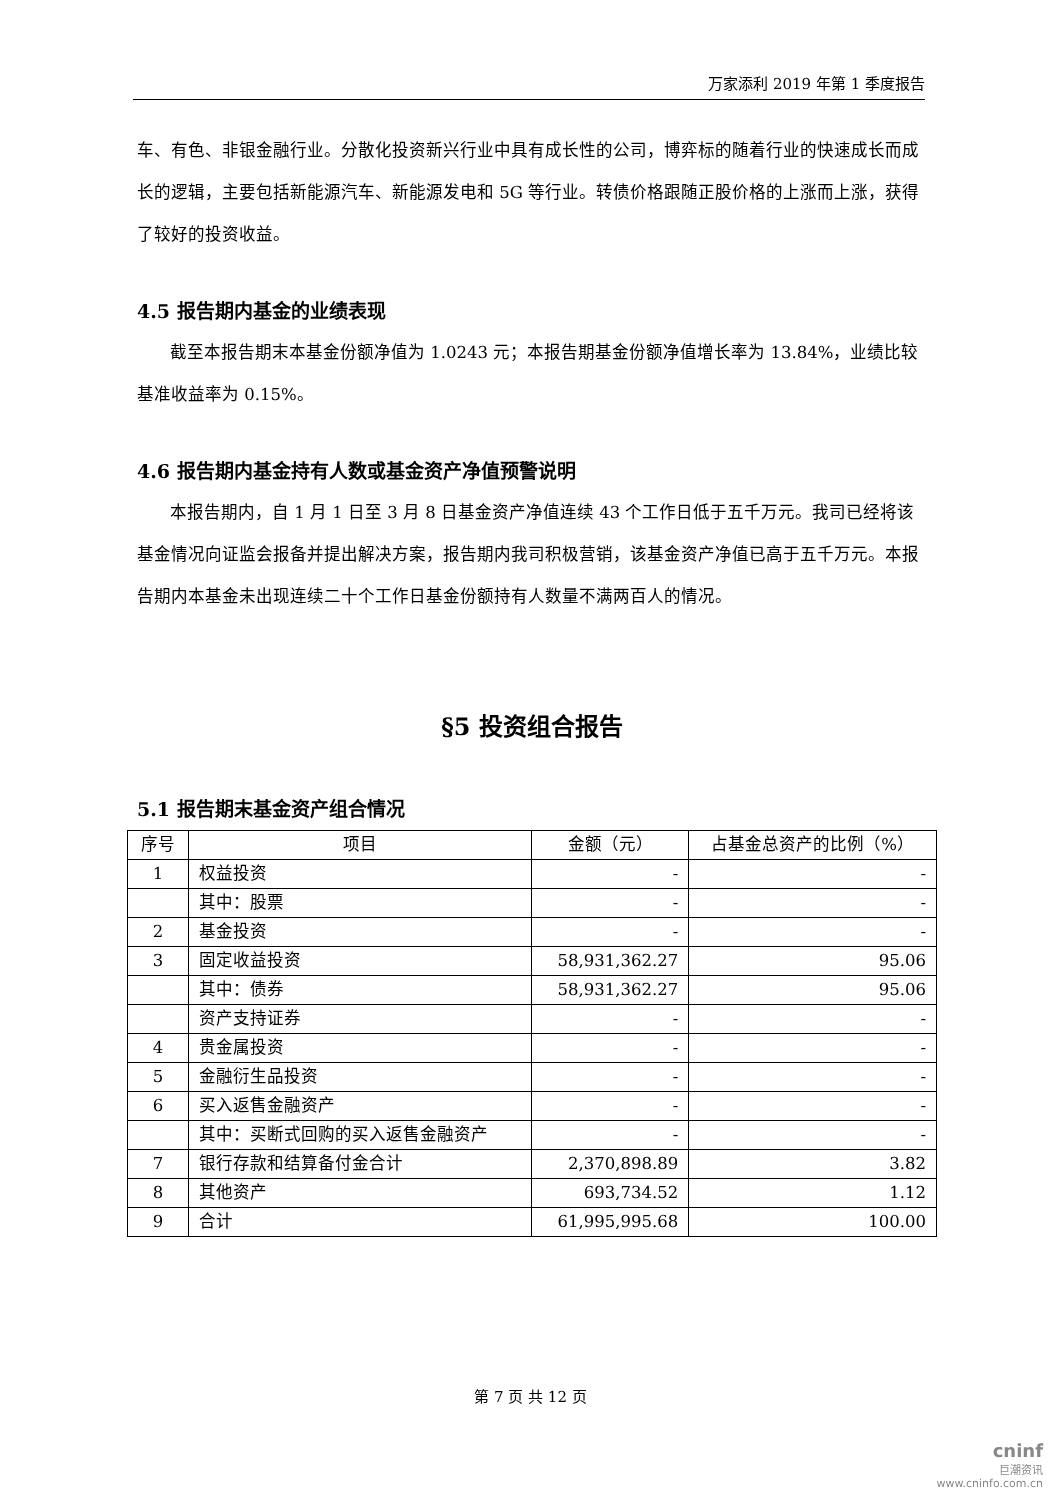万家添利 2019 年第 1 季度报告
车、有色、非银金融行业。分散化投资新兴行业中具有成长性的公司，博弈标的随着行业的快速成长而成长的逻辑，主要包括新能源汽车、新能源发电和 5G 等行业。转债价格跟随正股价格的上涨而上涨，获得了较好的投资收益。
4.5 报告期内基金的业绩表现
截至本报告期末本基金份额净值为 1.0243 元；本报告期基金份额净值增长率为 13.84%，业绩比较基准收益率为 0.15%。
4.6 报告期内基金持有人数或基金资产净值预警说明
本报告期内，自 1 月 1 日至 3 月 8 日基金资产净值连续 43 个工作日低于五千万元。我司已经将该基金情况向证监会报备并提出解决方案，报告期内我司积极营销，该基金资产净值已高于五千万元。本报告期内本基金未出现连续二十个工作日基金份额持有人数量不满两百人的情况。
§5 投资组合报告
5.1 报告期末基金资产组合情况
| 序号 | 项目 | 金额（元） | 占基金总资产的比例（%） |
| --- | --- | --- | --- |
| 1 | 权益投资 | - | - |
| | 其中：股票 | - | - |
| 2 | 基金投资 | - | - |
| 3 | 固定收益投资 | 58,931,362.27 | 95.06 |
| | 其中：债券 | 58,931,362.27 | 95.06 |
| | 资产支持证券 | - | - |
| 4 | 贵金属投资 | - | - |
| 5 | 金融衍生品投资 | - | - |
| 6 | 买入返售金融资产 | - | - |
| | 其中：买断式回购的买入返售金融资产 | - | - |
| 7 | 银行存款和结算备付金合计 | 2,370,898.89 | 3.82 |
| 8 | 其他资产 | 693,734.52 | 1.12 |
| 9 | 合计 | 61,995,995.68 | 100.00 |
第 7 页 共 12 页
cninf
巨潮资讯
www.cninfo.com.cn